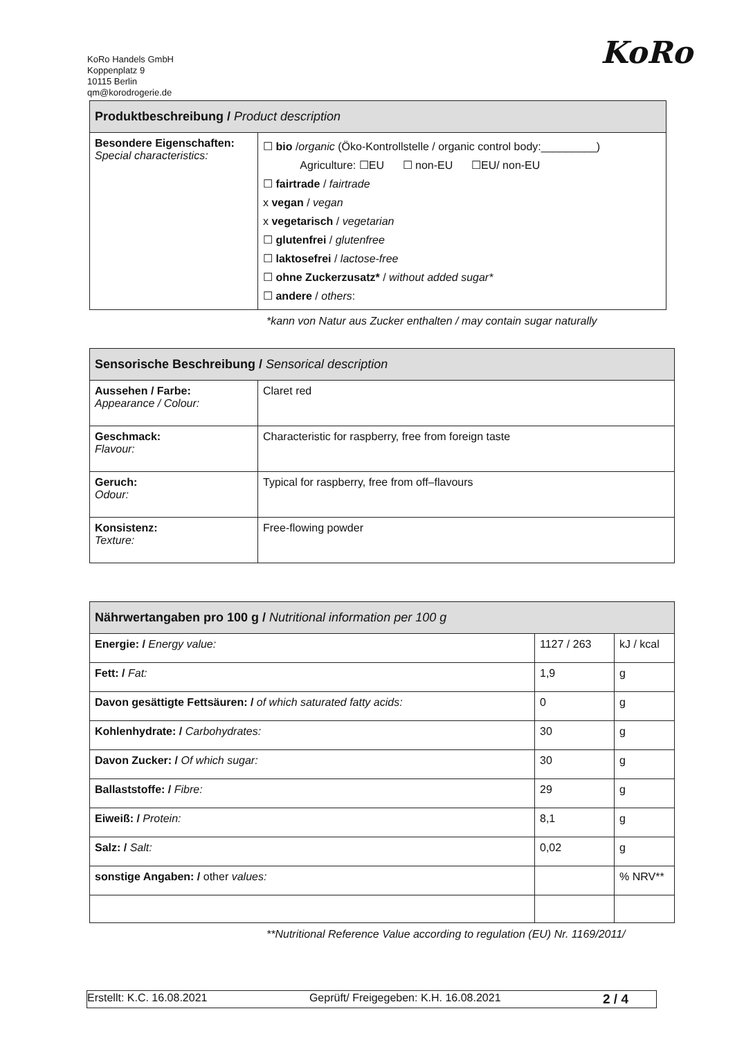KoRo Handels GmbH
Koppenplatz 9
10115 Berlin
qm@korodrogerie.de
KoRo
| Produktbeschreibung / Product description | |
| --- | --- |
| Besondere Eigenschaften: Special characteristics: | ☐ bio / organic (Öko-Kontrollstelle / organic control body:_________) Agriculture: ☐EU ☐ non-EU ☐EU/ non-EU ☐ fairtrade / fairtrade x vegan / vegan x vegetarisch / vegetarian ☐ glutenfrei / glutenfree ☐ laktosefrei / lactose-free ☐ ohne Zuckerzusatz* / without added sugar* ☐ andere / others : |
*kann von Natur aus Zucker enthalten / may contain sugar naturally
| Sensorische Beschreibung / Sensorical description | |
| --- | --- |
| Aussehen / Farbe: Appearance / Colour: | Claret red |
| Geschmack: Flavour: | Characteristic for raspberry, free from foreign taste |
| Geruch: Odour: | Typical for raspberry, free from off–flavours |
| Konsistenz: Texture: | Free-flowing powder |
| Nährwertangaben pro 100 g / Nutritional information per 100 g | | |
| --- | --- | --- |
| Energie: / Energy value: | 1127 / 263 | kJ / kcal |
| Fett: / Fat: | 1,9 | g |
| Davon gesättigte Fettsäuren: / of which saturated fatty acids: | 0 | g |
| Kohlenhydrate: / Carbohydrates: | 30 | g |
| Davon Zucker: / Of which sugar: | 30 | g |
| Ballaststoffe: / Fibre: | 29 | g |
| Eiweiß: / Protein: | 8,1 | g |
| Salz: / Salt: | 0,02 | g |
| sonstige Angaben: / other values: | | % NRV** |
**Nutritional Reference Value according to regulation (EU) Nr. 1169/2011/
Erstellt: K.C. 16.08.2021 Geprüft/ Freigegeben: K.H. 16.08.2021 2 / 4